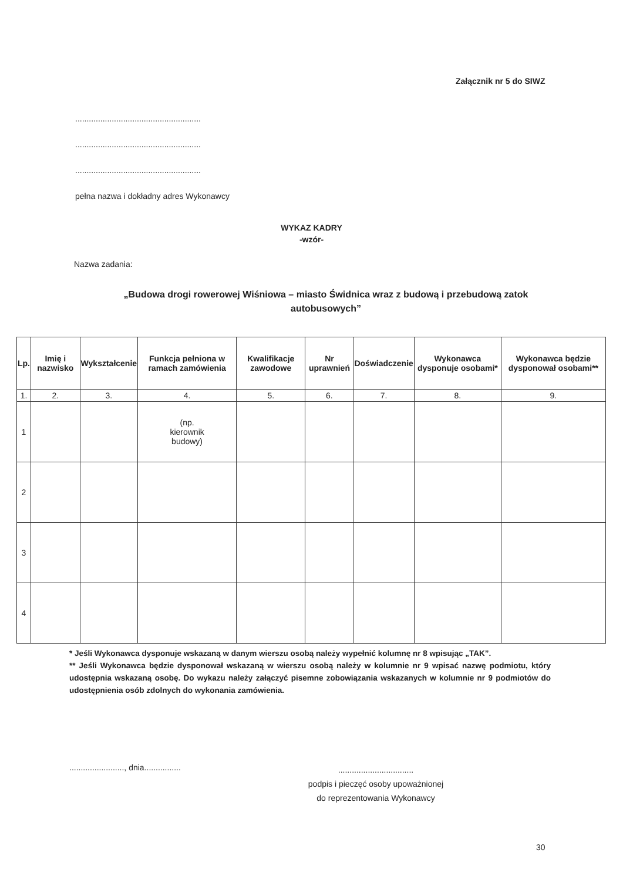Załącznik nr 5 do SIWZ
.......................................................
.......................................................
.......................................................
pełna nazwa i dokładny adres Wykonawcy
WYKAZ KADRY
-wzór-
Nazwa zadania:
„Budowa drogi rowerowej Wiśniowa – miasto Świdnica wraz z budową i przebudową zatok autobusowych”
| Lp. | Imię i nazwisko | Wykształcenie | Funkcja pełniona w ramach zamówienia | Kwalifikacje zawodowe | Nr uprawnień | Doświadczenie | Wykonawca dysponuje osobami* | Wykonawca będzie dysponował osobami** |
| --- | --- | --- | --- | --- | --- | --- | --- | --- |
| 1. | 2. | 3. | 4. | 5. | 6. | 7. | 8. | 9. |
| 1 | | | (np. kierownik budowy) | | | | | |
| 2 | | | | | | | | |
| 3 | | | | | | | | |
| 4 | | | | | | | | |
* Jeśli Wykonawca dysponuje wskazaną w danym wierszu osobą należy wypełnić kolumnę nr 8 wpisując „TAK”.
** Jeśli Wykonawca będzie dysponował wskazaną w wierszu osobą należy w kolumnie nr 9 wpisać nazwę podmiotu, który udostępnia wskazaną osobę. Do wykazu należy załączyć pisemne zobowiązania wskazanych w kolumnie nr 9 podmiotów do udostępnienia osób zdolnych do wykonania zamówienia.
........................, dnia................
.................................
podpis i pieczęć osoby upoważnionej
do reprezentowania Wykonawcy
30